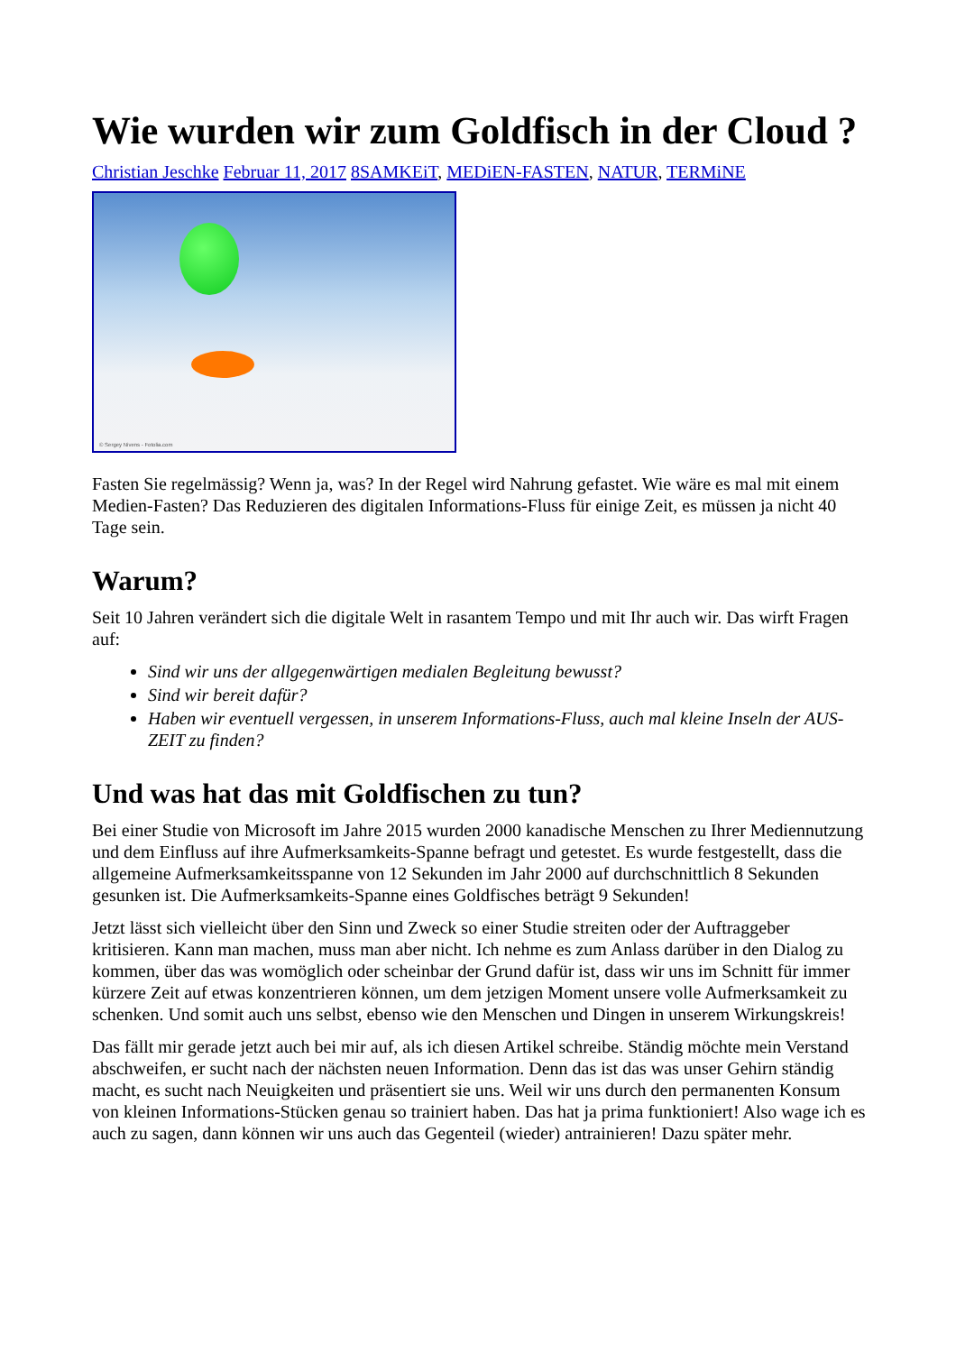Wie wurden wir zum Goldfisch in der Cloud ?
Christian Jeschke Februar 11, 2017 8SAMKEiT, MEDiEN-FASTEN, NATUR, TERMiNE
© Sergey Nivens - Fotolia.com
Fasten Sie regelmässig? Wenn ja, was? In der Regel wird Nahrung gefastet. Wie wäre es mal mit einem Medien-Fasten? Das Reduzieren des digitalen Informations-Fluss für einige Zeit, es müssen ja nicht 40 Tage sein.
Warum?
Seit 10 Jahren verändert sich die digitale Welt in rasantem Tempo und mit Ihr auch wir. Das wirft Fragen auf:
Sind wir uns der allgegenwärtigen medialen Begleitung bewusst?
Sind wir bereit dafür?
Haben wir eventuell vergessen, in unserem Informations-Fluss, auch mal kleine Inseln der AUS-ZEIT zu finden?
Und was hat das mit Goldfischen zu tun?
Bei einer Studie von Microsoft im Jahre 2015 wurden 2000 kanadische Menschen zu Ihrer Mediennutzung und dem Einfluss auf ihre Aufmerksamkeits-Spanne befragt und getestet. Es wurde festgestellt, dass die allgemeine Aufmerksamkeitsspanne von 12 Sekunden im Jahr 2000 auf durchschnittlich 8 Sekunden gesunken ist. Die Aufmerksamkeits-Spanne eines Goldfisches beträgt 9 Sekunden!
Jetzt lässt sich vielleicht über den Sinn und Zweck so einer Studie streiten oder der Auftraggeber kritisieren. Kann man machen, muss man aber nicht. Ich nehme es zum Anlass darüber in den Dialog zu kommen, über das was womöglich oder scheinbar der Grund dafür ist, dass wir uns im Schnitt für immer kürzere Zeit auf etwas konzentrieren können, um dem jetzigen Moment unsere volle Aufmerksamkeit zu schenken. Und somit auch uns selbst, ebenso wie den Menschen und Dingen in unserem Wirkungskreis!
Das fällt mir gerade jetzt auch bei mir auf, als ich diesen Artikel schreibe. Ständig möchte mein Verstand abschweifen, er sucht nach der nächsten neuen Information. Denn das ist das was unser Gehirn ständig macht, es sucht nach Neuigkeiten und präsentiert sie uns. Weil wir uns durch den permanenten Konsum von kleinen Informations-Stücken genau so trainiert haben. Das hat ja prima funktioniert! Also wage ich es auch zu sagen, dann können wir uns auch das Gegenteil (wieder) antrainieren! Dazu später mehr.